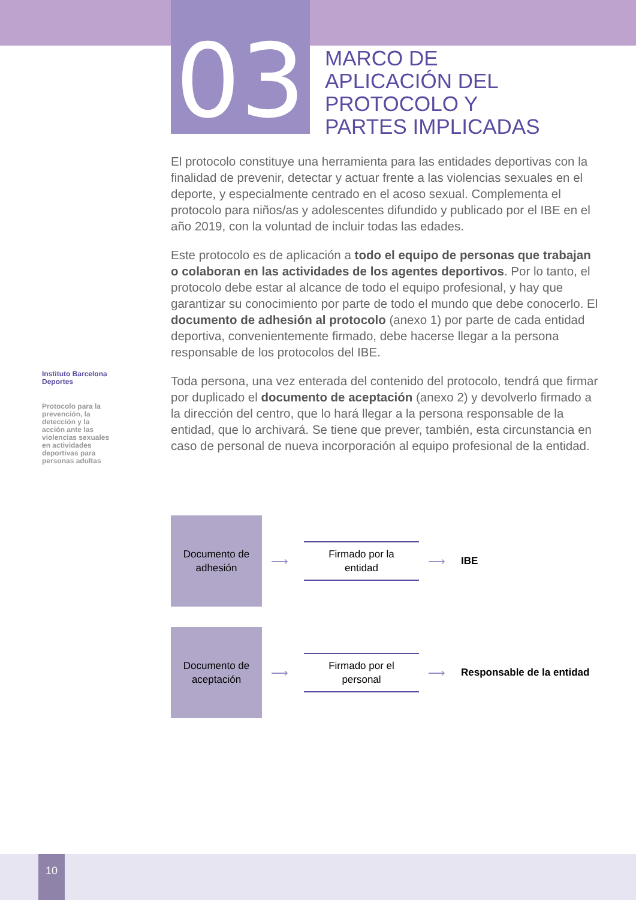03
MARCO DE
APLICACIÓN DEL
PROTOCOLO Y
PARTES IMPLICADAS
El protocolo constituye una herramienta para las entidades deportivas con la finalidad de prevenir, detectar y actuar frente a las violencias sexuales en el deporte, y especialmente centrado en el acoso sexual. Complementa el protocolo para niños/as y adolescentes difundido y publicado por el IBE en el año 2019, con la voluntad de incluir todas las edades.
Este protocolo es de aplicación a todo el equipo de personas que trabajan o colaboran en las actividades de los agentes deportivos. Por lo tanto, el protocolo debe estar al alcance de todo el equipo profesional, y hay que garantizar su conocimiento por parte de todo el mundo que debe conocerlo. El documento de adhesión al protocolo (anexo 1) por parte de cada entidad deportiva, convenientemente firmado, debe hacerse llegar a la persona responsable de los protocolos del IBE.
Toda persona, una vez enterada del contenido del protocolo, tendrá que firmar por duplicado el documento de aceptación (anexo 2) y devolverlo firmado a la dirección del centro, que lo hará llegar a la persona responsable de la entidad, que lo archivará. Se tiene que prever, también, esta circunstancia en caso de personal de nueva incorporación al equipo profesional de la entidad.
Instituto Barcelona Deportes
Protocolo para la prevención, la detección y la acción ante las violencias sexuales en actividades deportivas para personas adultas
Documento de
adhesión
⟶
Firmado por la
entidad
⟶
IBE
Documento de
aceptación
⟶
Firmado por el
personal
⟶
Responsable de la entidad
10